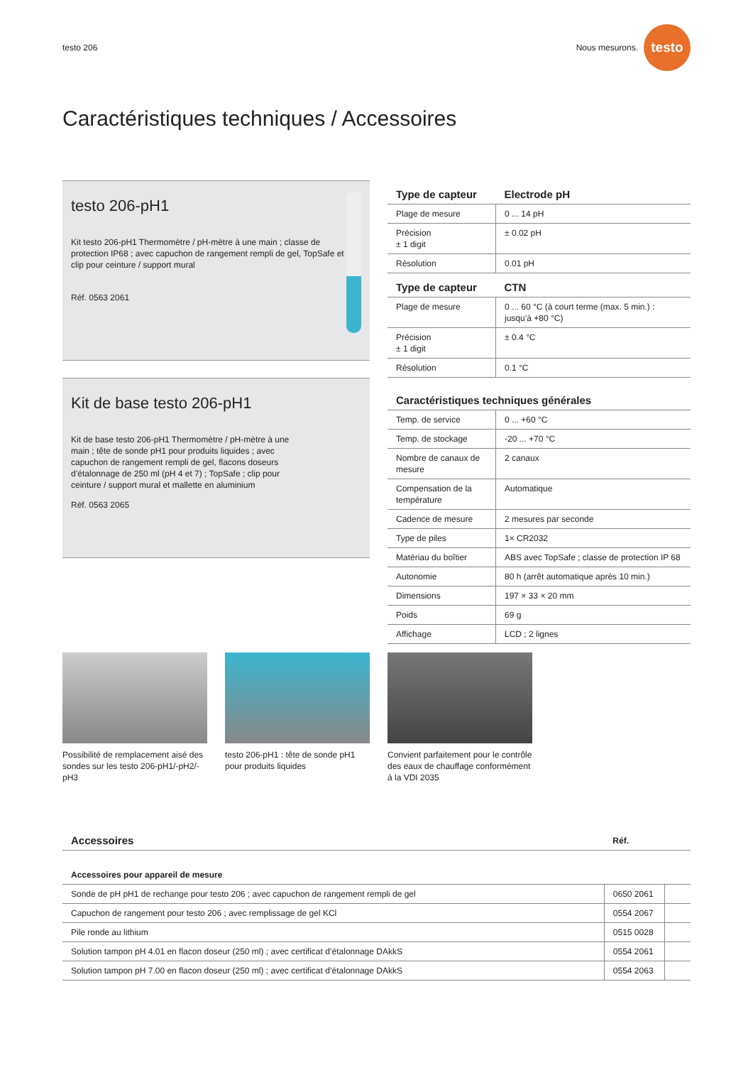testo 206 Nous mesurons. testo
Caractéristiques techniques / Accessoires
testo 206-pH1
Kit testo 206-pH1 Thermomètre / pH-mètre à une main ; classe de protection IP68 ; avec capuchon de rangement rempli de gel, TopSafe et clip pour ceinture / support mural
Réf. 0563 2061
Kit de base testo 206-pH1
Kit de base testo 206-pH1 Thermomètre / pH-mètre à une main ; tête de sonde pH1 pour produits liquides ; avec capuchon de rangement rempli de gel, flacons doseurs d’étalonnage de 250 ml (pH 4 et 7) ; TopSafe ; clip pour ceinture / support mural et mallette en aluminium
Réf. 0563 2065
| Type de capteur | Electrode pH |
| --- | --- |
| Plage de mesure | 0 ... 14 pH |
| Précision ± 1 digit | ± 0.02 pH |
| Résolution | 0.01 pH |
| Type de capteur | CTN |
| Plage de mesure | 0 ... 60 °C (à court terme (max. 5 min.) : jusqu’à +80 °C) |
| Précision ± 1 digit | ± 0.4 °C |
| Résolution | 0.1 °C |
| Caractéristiques techniques générales | |
| Temp. de service | 0 ... +60 °C |
| Temp. de stockage | -20 ... +70 °C |
| Nombre de canaux de mesure | 2 canaux |
| Compensation de la température | Automatique |
| Cadence de mesure | 2 mesures par seconde |
| Type de piles | 1× CR2032 |
| Matériau du boîtier | ABS avec TopSafe ; classe de protection IP 68 |
| Autonomie | 80 h (arrêt automatique après 10 min.) |
| Dimensions | 197 × 33 × 20 mm |
| Poids | 69 g |
| Affichage | LCD ; 2 lignes |
Possibilité de remplacement aisé des sondes sur les testo 206-pH1/-pH2/-pH3
testo 206-pH1 : tête de sonde pH1 pour produits liquides
Convient parfaitement pour le contrôle des eaux de chauffage conformément à la VDI 2035
| Accessoires | Réf. | |
| --- | --- | --- |
| Accessoires pour appareil de mesure | | |
| Sonde de pH pH1 de rechange pour testo 206 ; avec capuchon de rangement rempli de gel | 0650 2061 | |
| Capuchon de rangement pour testo 206 ; avec remplissage de gel KCl | 0554 2067 | |
| Pile ronde au lithium | 0515 0028 | |
| Solution tampon pH 4.01 en flacon doseur (250 ml) ; avec certificat d’étalonnage DAkkS | 0554 2061 | |
| Solution tampon pH 7.00 en flacon doseur (250 ml) ; avec certificat d’étalonnage DAkkS | 0554 2063 | |